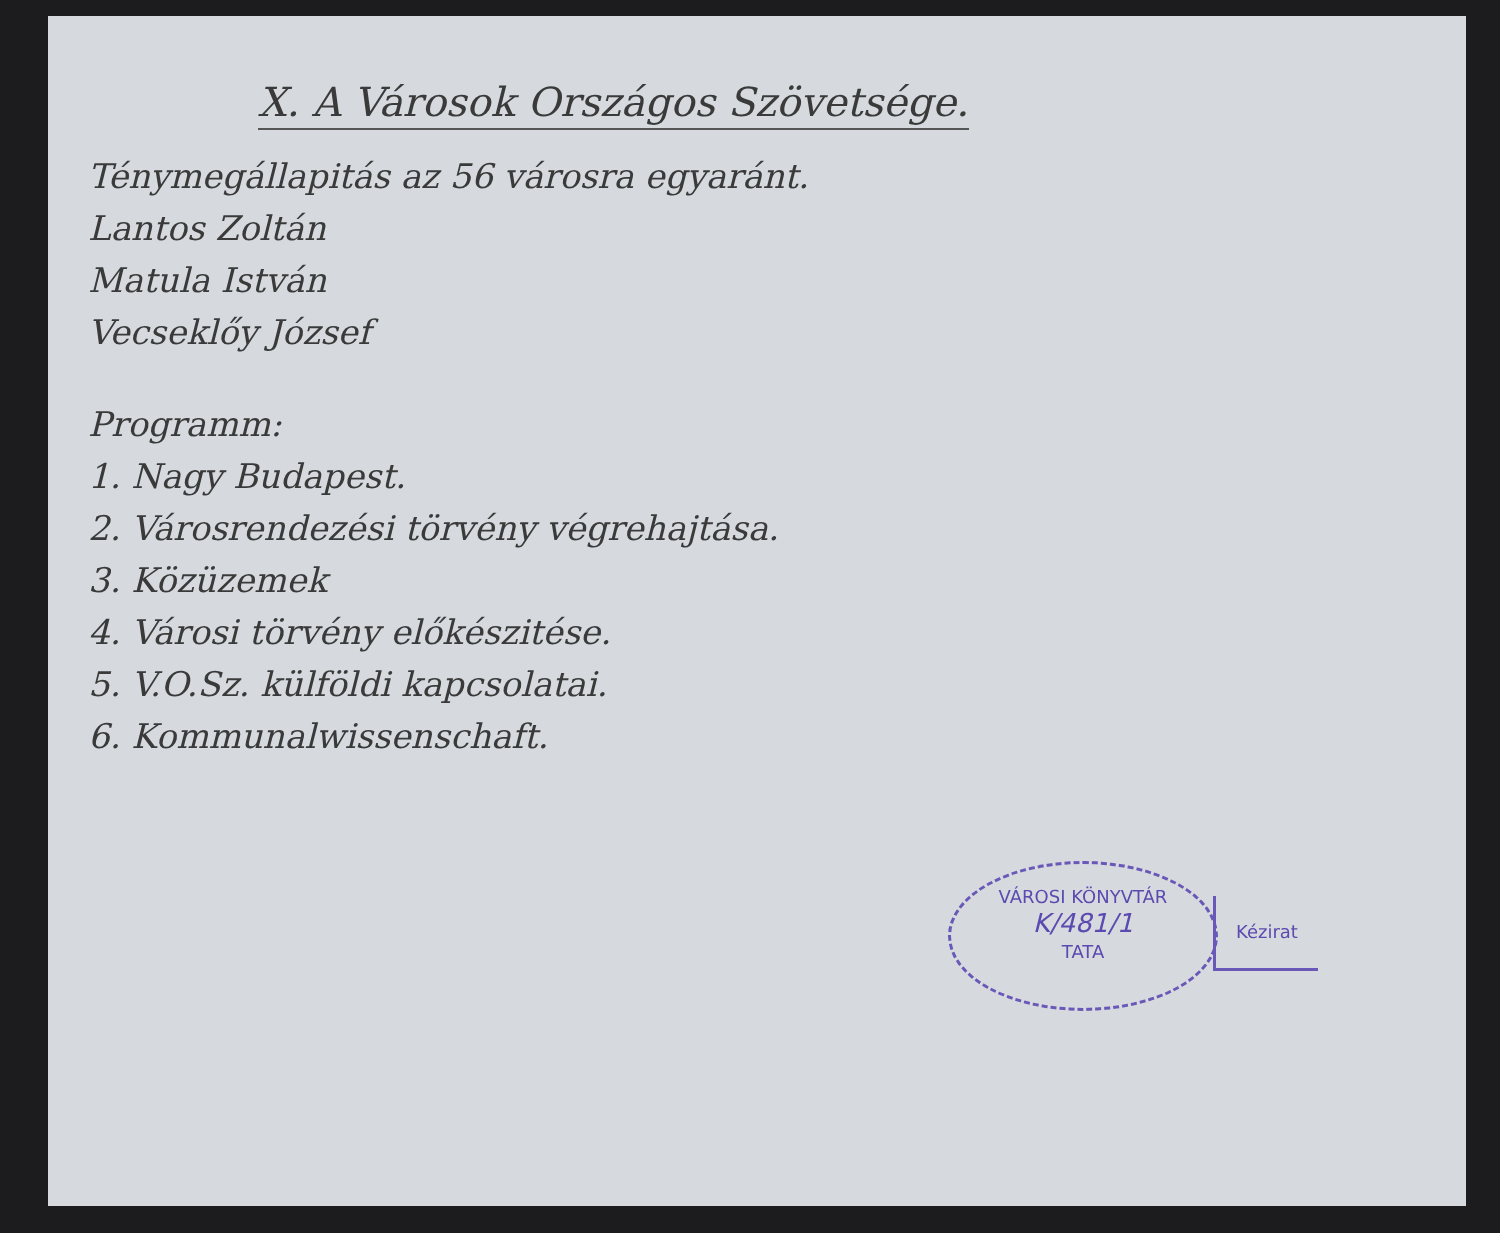X. A Városok Országos Szövetsége.
Ténymegállapitás az 56 városra egyaránt.
Lantos Zoltán
Matula István
Vecseklőy József
Programm:
1. Nagy Budapest.
2. Városrendezési törvény végrehajtása.
3. Közüzemek
4. Városi törvény előkészitése.
5. V.O.Sz. külföldi kapcsolatai.
6. Kommunalwissenschaft.
VÁROSI KÖNYVTÁR
K/481/1
TATA
Kézirat